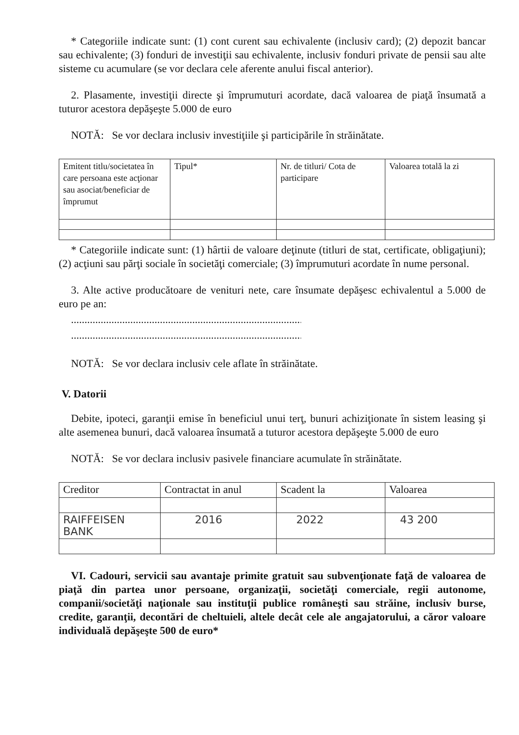* Categoriile indicate sunt: (1) cont curent sau echivalente (inclusiv card); (2) depozit bancar sau echivalente; (3) fonduri de investiţii sau echivalente, inclusiv fonduri private de pensii sau alte sisteme cu acumulare (se vor declara cele aferente anului fiscal anterior).
2. Plasamente, investiţii directe şi împrumuturi acordate, dacă valoarea de piaţă însumată a tuturor acestora depăşeşte 5.000 de euro
NOTĂ: Se vor declara inclusiv investiţiile şi participările în străinătate.
| Emitent titlu/societatea în care persoana este acţionar sau asociat/beneficiar de împrumut | Tipul* | Nr. de titluri/ Cota de participare | Valoarea totală la zi |
* Categoriile indicate sunt: (1) hârtii de valoare deţinute (titluri de stat, certificate, obligaţiuni); (2) acţiuni sau părţi sociale în societăţi comerciale; (3) împrumuturi acordate în nume personal.
3. Alte active producătoare de venituri nete, care însumate depăşesc echivalentul a 5.000 de euro pe an:
............................................................................................
............................................................................................
NOTĂ: Se vor declara inclusiv cele aflate în străinătate.
V. Datorii
Debite, ipoteci, garanţii emise în beneficiul unui terţ, bunuri achiziţionate în sistem leasing şi alte asemenea bunuri, dacă valoarea însumată a tuturor acestora depăşeşte 5.000 de euro
NOTĂ: Se vor declara inclusiv pasivele financiare acumulate în străinătate.
| Creditor | Contractat in anul | Scadent la | Valoarea |
| RAIFFEISEN BANK | 2016 | 2022 | 43 200 |
VI. Cadouri, servicii sau avantaje primite gratuit sau subvenţionate faţă de valoarea de piaţă din partea unor persoane, organizaţii, societăţi comerciale, regii autonome, companii/societăţi naţionale sau instituţii publice româneşti sau străine, inclusiv burse, credite, garanţii, decontări de cheltuieli, altele decât cele ale angajatorului, a căror valoare individuală depăşeşte 500 de euro*